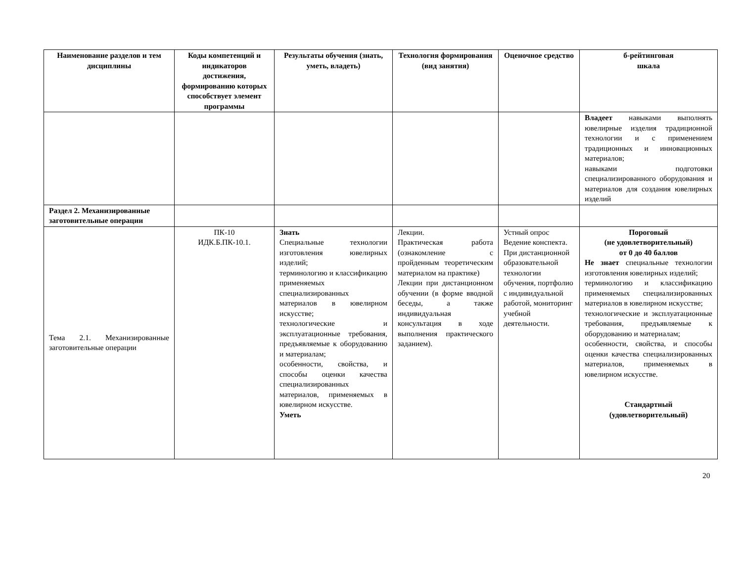| Наименование разделов и тем дисциплины | Коды компетенций и индикаторов достижения, формированию которых способствует элемент программы | Результаты обучения (знать, уметь, владеть) | Технология формирования (вид занятия) | Оценочное средство | б-рейтинговая шкала |
| --- | --- | --- | --- | --- | --- |
| | | | | | Владеет навыками выполнять ювелирные изделия традиционной технологии и с применением традиционных и инновационных материалов; навыками подготовки специализированного оборудования и материалов для создания ювелирных изделий |
| Раздел 2. Механизированные заготовительные операции | | | | | |
| Тема 2.1. Механизированные заготовительные операции | ПК-10 ИДК.Б.ПК-10.1. | Знать Специальные технологии изготовления ювелирных изделий; терминологию и классификацию применяемых специализированных материалов в ювелирном искусстве; технологические и эксплуатационные требования, предъявляемые к оборудованию и материалам; особенности, свойства, и способы оценки качества специализированных материалов, применяемых в ювелирном искусстве. Уметь | Лекции. Практическая работа (ознакомление с пройденным теоретическим материалом на практике) Лекции при дистанционном обучении (в форме вводной беседы, а также индивидуальная консультация в ходе выполнения практического заданием). | Устный опрос Ведение конспекта. При дистанционной образовательной технологии обучения, портфолио с индивидуальной работой, мониторинг учебной деятельности. | Пороговый (не удовлетворительный) от 0 до 40 баллов Не знает специальные технологии изготовления ювелирных изделий; терминологию и классификацию применяемых специализированных материалов в ювелирном искусстве; технологические и эксплуатационные требования, предъявляемые к оборудованию и материалам; особенности, свойства, и способы оценки качества специализированных материалов, применяемых в ювелирном искусстве. Стандартный (удовлетворительный) |
20